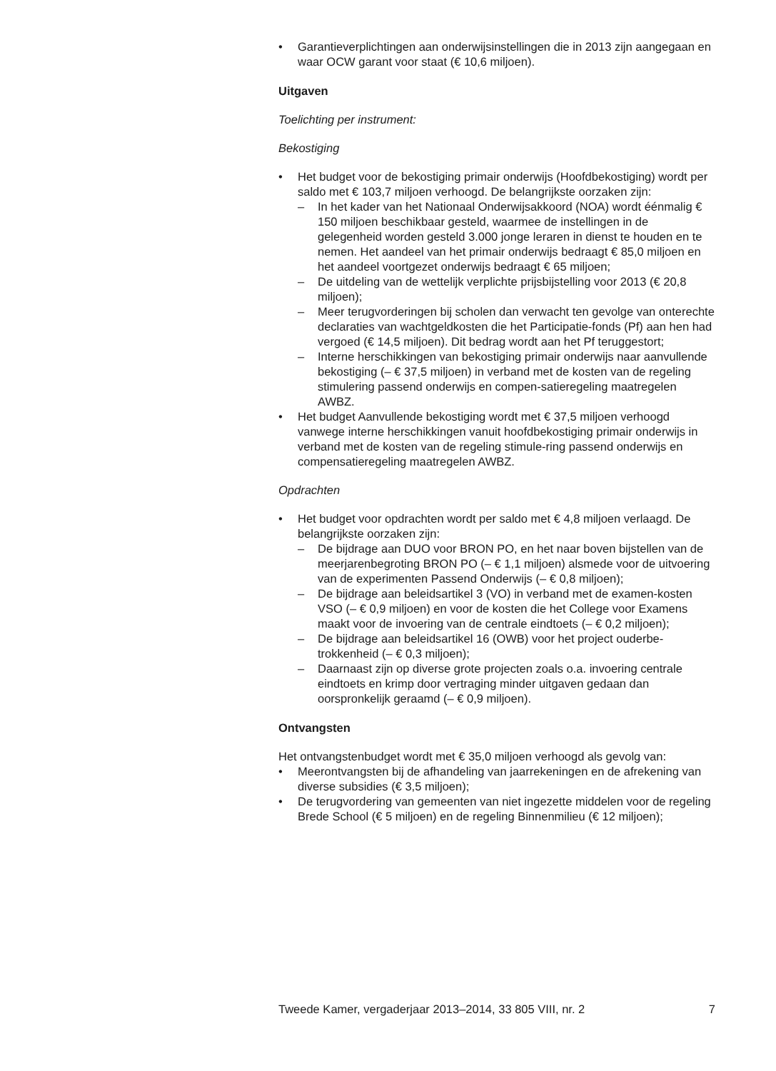Garantieverplichtingen aan onderwijsinstellingen die in 2013 zijn aangegaan en waar OCW garant voor staat (€ 10,6 miljoen).
Uitgaven
Toelichting per instrument:
Bekostiging
Het budget voor de bekostiging primair onderwijs (Hoofdbekostiging) wordt per saldo met € 103,7 miljoen verhoogd. De belangrijkste oorzaken zijn:
– In het kader van het Nationaal Onderwijsakkoord (NOA) wordt éénmalig € 150 miljoen beschikbaar gesteld, waarmee de instellingen in de gelegenheid worden gesteld 3.000 jonge leraren in dienst te houden en te nemen. Het aandeel van het primair onderwijs bedraagt € 85,0 miljoen en het aandeel voortgezet onderwijs bedraagt € 65 miljoen;
– De uitdeling van de wettelijk verplichte prijsbijstelling voor 2013 (€ 20,8 miljoen);
– Meer terugvorderingen bij scholen dan verwacht ten gevolge van onterechte declaraties van wachtgeldkosten die het Participatie-fonds (Pf) aan hen had vergoed (€ 14,5 miljoen). Dit bedrag wordt aan het Pf teruggestort;
– Interne herschikkingen van bekostiging primair onderwijs naar aanvullende bekostiging (– € 37,5 miljoen) in verband met de kosten van de regeling stimulering passend onderwijs en compen-satieregeling maatregelen AWBZ.
Het budget Aanvullende bekostiging wordt met € 37,5 miljoen verhoogd vanwege interne herschikkingen vanuit hoofdbekostiging primair onderwijs in verband met de kosten van de regeling stimule-ring passend onderwijs en compensatieregeling maatregelen AWBZ.
Opdrachten
Het budget voor opdrachten wordt per saldo met € 4,8 miljoen verlaagd. De belangrijkste oorzaken zijn:
– De bijdrage aan DUO voor BRON PO, en het naar boven bijstellen van de meerjarenbegroting BRON PO (– € 1,1 miljoen) alsmede voor de uitvoering van de experimenten Passend Onderwijs (– € 0,8 miljoen);
– De bijdrage aan beleidsartikel 3 (VO) in verband met de examen-kosten VSO (– € 0,9 miljoen) en voor de kosten die het College voor Examens maakt voor de invoering van de centrale eindtoets (– € 0,2 miljoen);
– De bijdrage aan beleidsartikel 16 (OWB) voor het project ouderbe-trokkenheid (– € 0,3 miljoen);
– Daarnaast zijn op diverse grote projecten zoals o.a. invoering centrale eindtoets en krimp door vertraging minder uitgaven gedaan dan oorspronkelijk geraamd (– € 0,9 miljoen).
Ontvangsten
Het ontvangstenbudget wordt met € 35,0 miljoen verhoogd als gevolg van:
Meerontvangsten bij de afhandeling van jaarrekeningen en de afrekening van diverse subsidies (€ 3,5 miljoen);
De terugvordering van gemeenten van niet ingezette middelen voor de regeling Brede School (€ 5 miljoen) en de regeling Binnenmilieu (€ 12 miljoen);
Tweede Kamer, vergaderjaar 2013–2014, 33 805 VIII, nr. 2 7